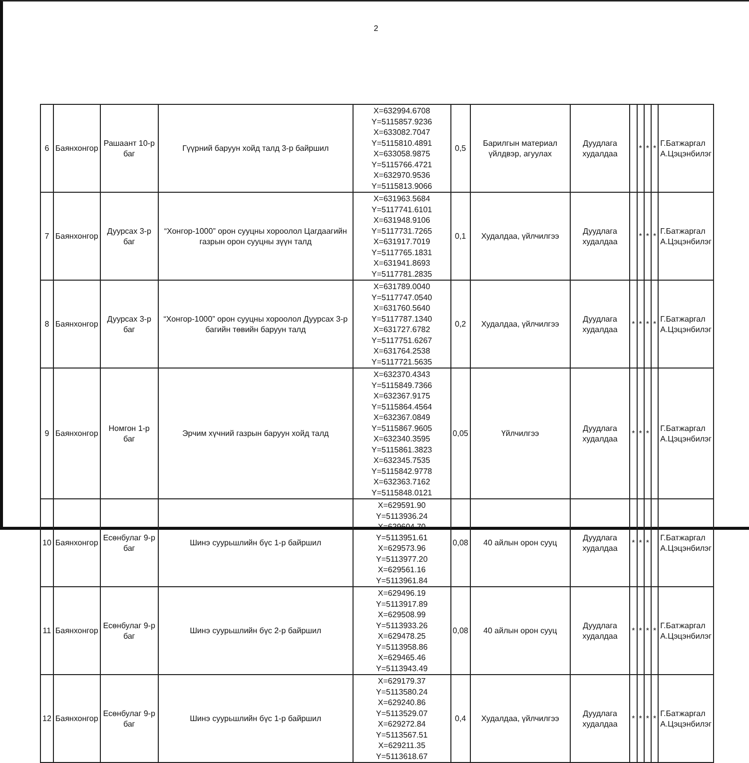2
| 6 | Баянхонгор | Рашаант 10-р баг | Гүүрний баруун хойд талд 3-р байршил | X=632994.6708 Y=5115857.9236 X=633082.7047 Y=5115810.4891 X=633058.9875 Y=5115766.4721 X=632970.9536 Y=5115813.9066 | 0,5 | Барилгын материал үйлдвэр, агуулах | Дуудлага худалдаа | | * | * | * | Г.Батжаргал А.Цэцэнбилэг |
| 7 | Баянхонгор | Дуурсах 3-р баг | “Хонгор-1000” орон сууцны хороолол Цагдаагийн газрын орон сууцны зүүн талд | X=631963.5684 Y=5117741.6101 X=631948.9106 Y=5117731.7265 X=631917.7019 Y=5117765.1831 X=631941.8693 Y=5117781.2835 | 0,1 | Худалдаа, үйлчилгээ | Дуудлага худалдаа | | * | * | * | Г.Батжаргал А.Цэцэнбилэг |
| 8 | Баянхонгор | Дуурсах 3-р баг | “Хонгор-1000” орон сууцны хороолол Дуурсах 3-р багийн төвийн баруун талд | X=631789.0040 Y=5117747.0540 X=631760.5640 Y=5117787.1340 X=631727.6782 Y=5117751.6267 X=631764.2538 Y=5117721.5635 | 0,2 | Худалдаа, үйлчилгээ | Дуудлага худалдаа | * | * | * | * | Г.Батжаргал А.Цэцэнбилэг |
| 9 | Баянхонгор | Номгон 1-р баг | Эрчим хүчний газрын баруун хойд талд | X=632370.4343 Y=5115849.7366 X=632367.9175 Y=5115864.4564 X=632367.0849 Y=5115867.9605 X=632340.3595 Y=5115861.3823 X=632345.7535 Y=5115842.9778 X=632363.7162 Y=5115848.0121 | 0,05 | Үйлчилгээ | Дуудлага худалдаа | * | * | * | | Г.Батжаргал А.Цэцэнбилэг |
| 10 | Баянхонгор | Есөнбулаг 9-р баг | Шинэ суурьшлийн бүс 1-р байршил | X=629591.90 Y=5113936.24 X=629604.70 Y=5113951.61 X=629573.96 Y=5113977.20 X=629561.16 Y=5113961.84 | 0,08 | 40 айлын орон сууц | Дуудлага худалдаа | * | * | * | | Г.Батжаргал А.Цэцэнбилэг |
| 11 | Баянхонгор | Есөнбулаг 9-р баг | Шинэ суурьшлийн бүс 2-р байршил | X=629496.19 Y=5113917.89 X=629508.99 Y=5113933.26 X=629478.25 Y=5113958.86 X=629465.46 Y=5113943.49 | 0,08 | 40 айлын орон сууц | Дуудлага худалдаа | * | * | * | * | Г.Батжаргал А.Цэцэнбилэг |
| 12 | Баянхонгор | Есөнбулаг 9-р баг | Шинэ суурьшлийн бүс 1-р байршил | X=629179.37 Y=5113580.24 X=629240.86 Y=5113529.07 X=629272.84 Y=5113567.51 X=629211.35 Y=5113618.67 | 0,4 | Худалдаа, үйлчилгээ | Дуудлага худалдаа | * | * | * | * | Г.Батжаргал А.Цэцэнбилэг |